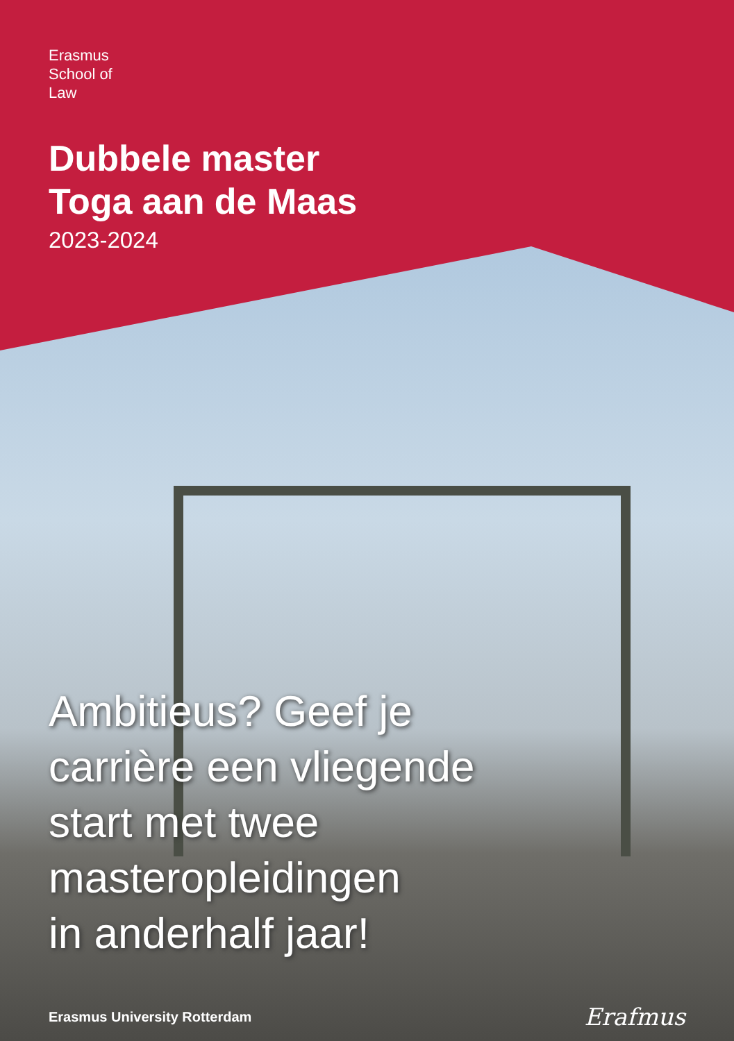Erasmus
School of
Law
Dubbele master
Toga aan de Maas
2023-2024
Ambitieus? Geef je
carrière een vliegende
start met twee
masteropleidingen
in anderhalf jaar!
Erasmus University Rotterdam Erafmus